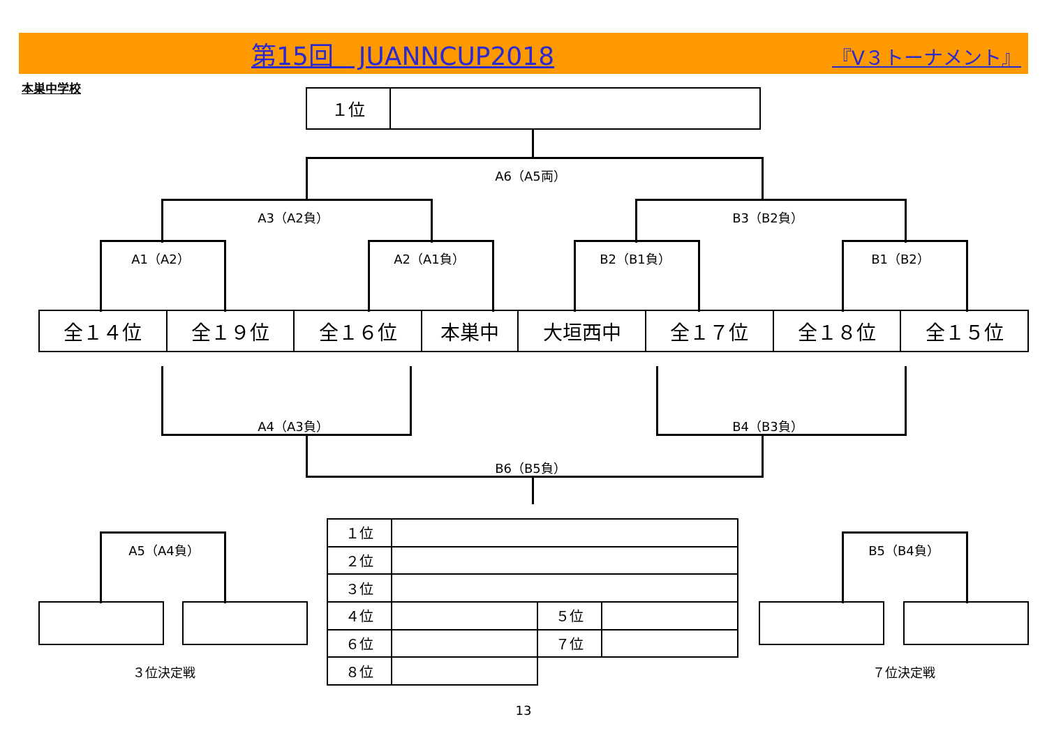第15回　JUANNCUP2018 『V３トーナメント』
本巣中学校
| １位 | |
A6（A5両）
A3（A2負） B3（B2負）
A1（A2） A2（A1負） B2（B1負） B1（B2）
| 全１４位 | 全１９位 | 全１６位 | 本巣中 | 大垣西中 | 全１７位 | 全１８位 | 全１５位 |
A4（A3負） B4（B3負）
B6（B5負）
A5（A4負）
３位決定戦
B5（B4負）
７位決定戦
| １位 | | | |
| ２位 | | | |
| ３位 | | | |
| ４位 | | ５位 | |
| ６位 | | ７位 | |
| ８位 | | | |
13